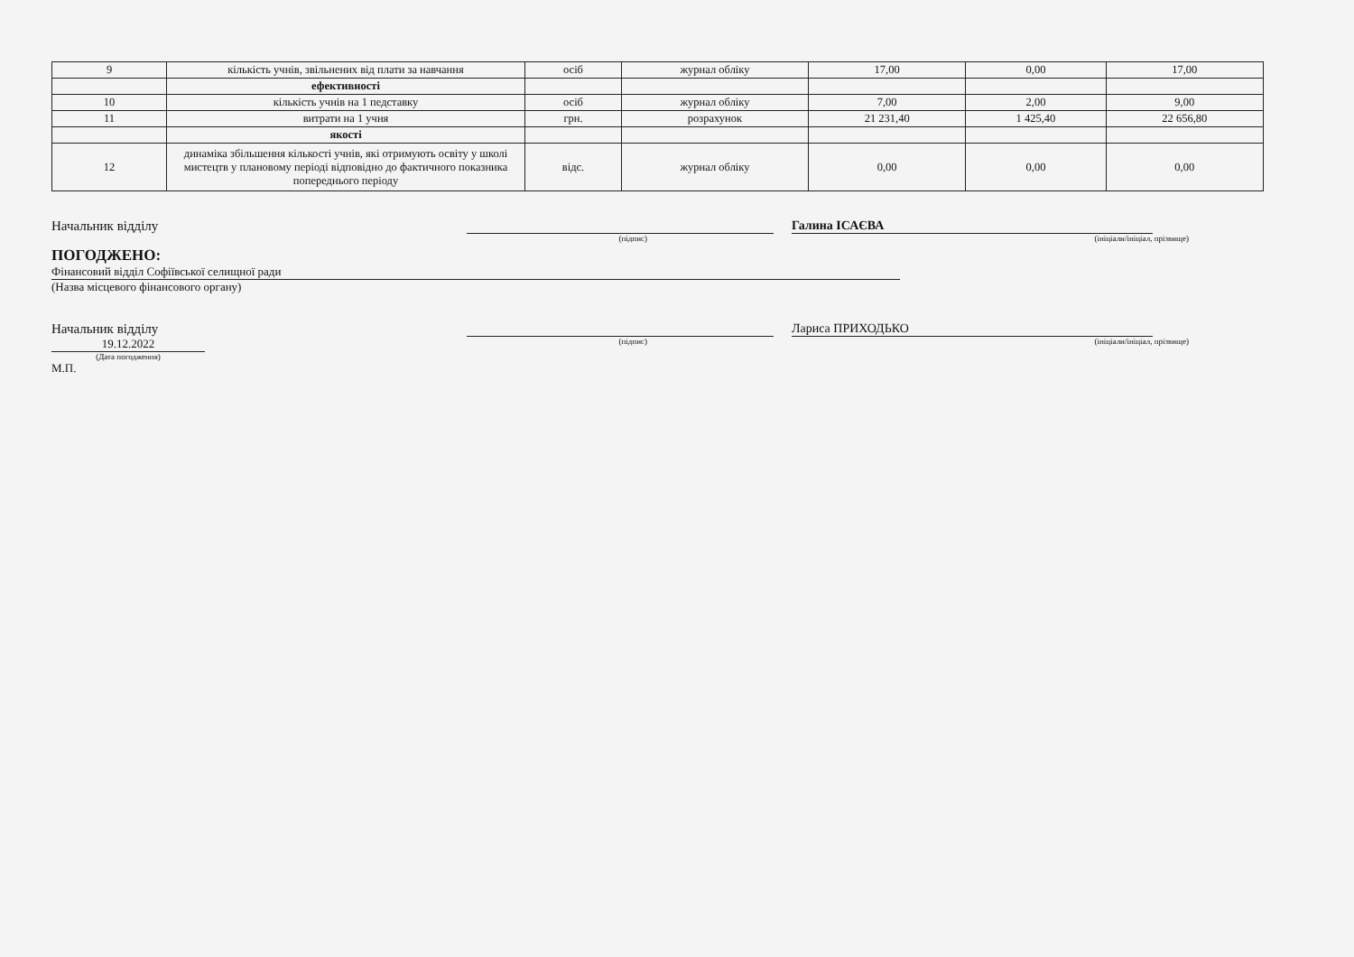| 9 | кількість учнів, звільнених від плати за навчання | осіб | журнал обліку | 17,00 | 0,00 | 17,00 |
| | ефективності | | | | | |
| 10 | кількість учнів на 1 педставку | осіб | журнал обліку | 7,00 | 2,00 | 9,00 |
| 11 | витрати на 1 учня | грн. | розрахунок | 21 231,40 | 1 425,40 | 22 656,80 |
| | якості | | | | | |
| 12 | динаміка збільшення кількості учнів, які отримують освіту у школі мистецтв у плановому періоді відповідно до фактичного показника попереднього періоду | відс. | журнал обліку | 0,00 | 0,00 | 0,00 |
Начальник відділу
Галина ІСАЄВА
(підпис) (ініціали/ініціал, прізвище)
ПОГОДЖЕНО:
Фінансовий відділ Софіївської селищної ради
(Назва місцевого фінансового органу)
Начальник відділу
Лариса ПРИХОДЬКО
19.12.2022
(підпис) (ініціали/ініціал, прізвище)
(Дата погодження)
М.П.